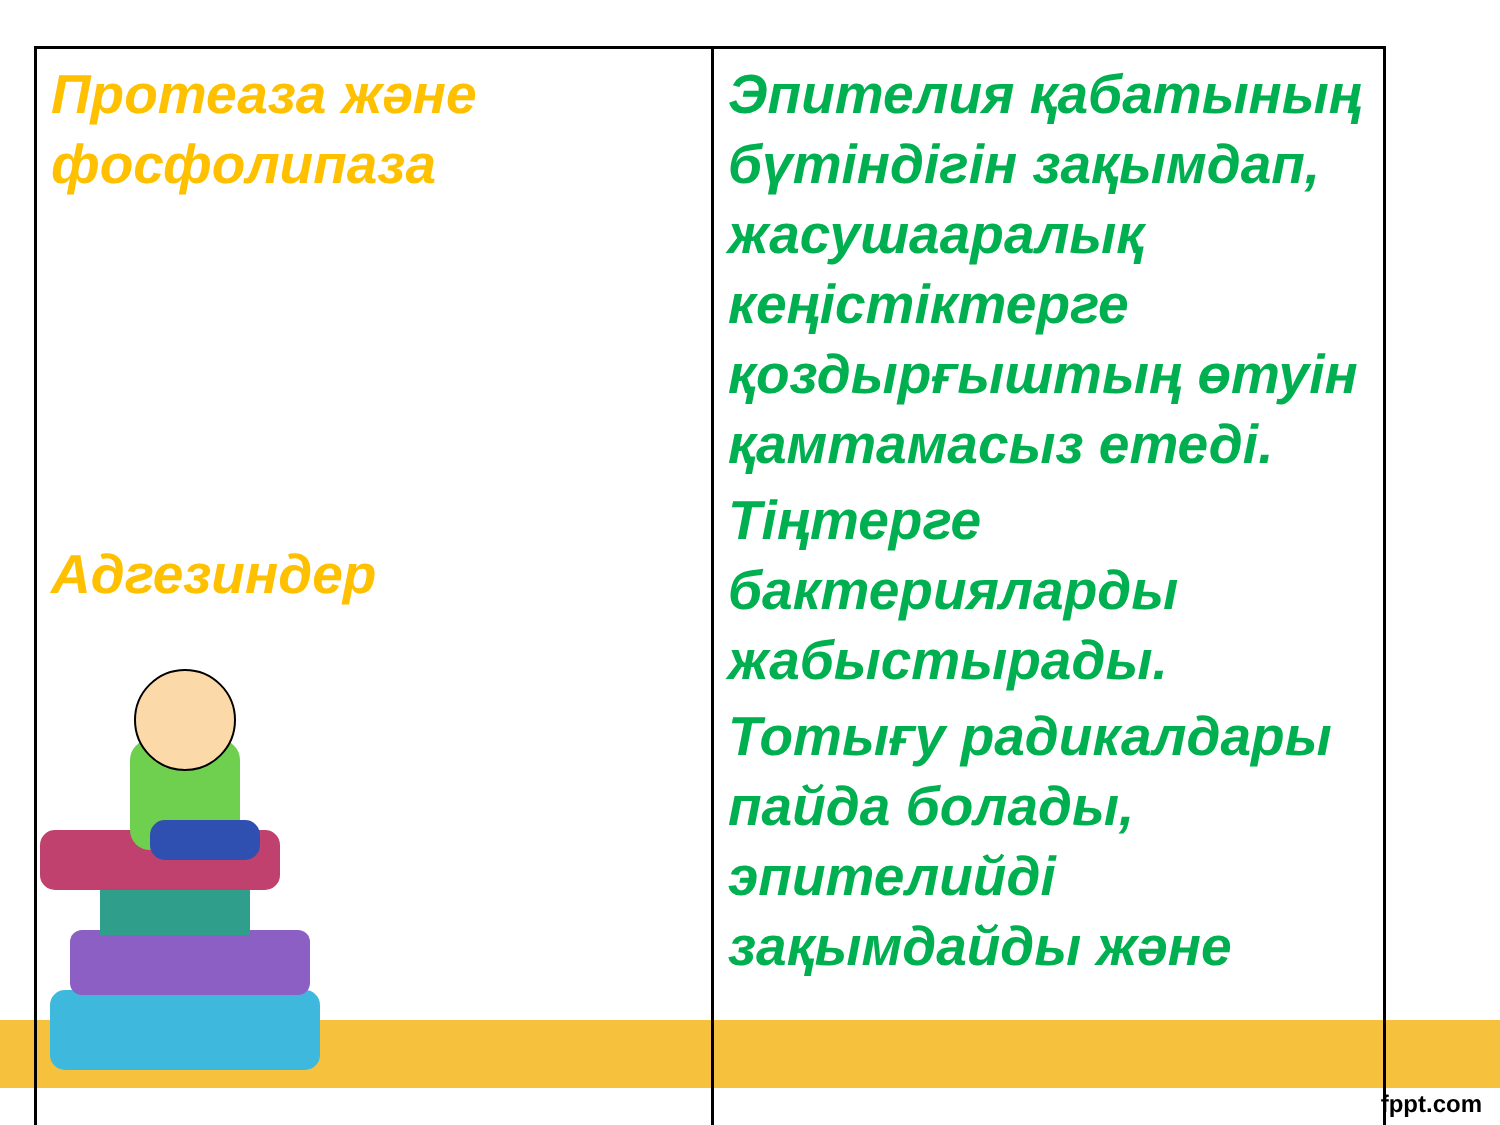| Протеаза және фосфолипаза Адгезиндер | Эпителия қабатының бүтіндігін зақымдап, жасушааралық кеңістіктерге қоздырғыштың өтуін қамтамасыз етеді. Тіңтерге бактерияларды жабыстырады. Тотығу радикалдары пайда болады, эпителийді зақымдайды және |
fppt.com